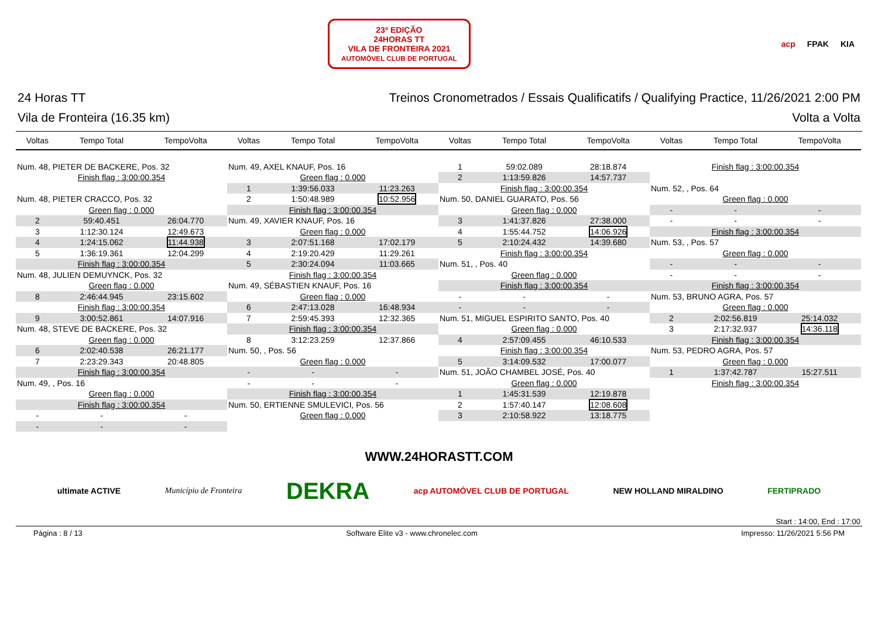23ª EDIÇÃO
24HORAS TT
VILA DE FRONTEIRA 2021
AUTOMÓVEL CLUB DE PORTUGAL
acp FPAK KIA
24 Horas TT Treinos Cronometrados / Essais Qualificatifs / Qualifying Practice, 11/26/2021 2:00 PM
Vila de Fronteira (16.35 km) Volta a Volta
| Voltas | Tempo Total | TempoVolta |
| --- | --- | --- |
| Num. 48, PIETER DE BACKERE, Pos. 32 | | |
| Finish flag : 3:00:00.354 | | |
| Num. 48, PIETER CRACCO, Pos. 32 | | |
| Green flag : 0.000 | | |
| 2 | 59:40.451 | 26:04.770 |
| 3 | 1:12:30.124 | 12:49.673 |
| 4 | 1:24:15.062 | 11:44.938 |
| 5 | 1:36:19.361 | 12:04.299 |
| Finish flag : 3:00:00.354 | | |
| Num. 48, JULIEN DEMUYNCK, Pos. 32 | | |
| Green flag : 0.000 | | |
| 8 | 2:46:44.945 | 23:15.602 |
| Finish flag : 3:00:00.354 | | |
| 9 | 3:00:52.861 | 14:07.916 |
| Num. 48, STEVE DE BACKERE, Pos. 32 | | |
| Green flag : 0.000 | | |
| 6 | 2:02:40.538 | 26:21.177 |
| 7 | 2:23:29.343 | 20:48.805 |
| Finish flag : 3:00:00.354 | | |
| Num. 49, , Pos. 16 | | |
| Green flag : 0.000 | | |
| Finish flag : 3:00:00.354 | | |
| - | - | - |
| - | - | - |
| Voltas | Tempo Total | TempoVolta |
| --- | --- | --- |
| Num. 49, AXEL KNAUF, Pos. 16 | | |
| Green flag : 0.000 | | |
| 1 | 1:39:56.033 | 11:23.263 |
| 2 | 1:50:48.989 | 10:52.956 |
| Finish flag : 3:00:00.354 | | |
| Num. 49, XAVIER KNAUF, Pos. 16 | | |
| Green flag : 0.000 | | |
| 3 | 2:07:51.168 | 17:02.179 |
| 4 | 2:19:20.429 | 11:29.261 |
| 5 | 2:30:24.094 | 11:03.665 |
| Finish flag : 3:00:00.354 | | |
| Num. 49, SÉBASTIEN KNAUF, Pos. 16 | | |
| Green flag : 0.000 | | |
| 6 | 2:47:13.028 | 16:48.934 |
| 7 | 2:59:45.393 | 12:32.365 |
| Finish flag : 3:00:00.354 | | |
| 8 | 3:12:23.259 | 12:37.866 |
| Num. 50, , Pos. 56 | | |
| Green flag : 0.000 | | |
| - | - | - |
| - | - | - |
| Finish flag : 3:00:00.354 | | |
| Num. 50, ERTIENNE SMULEVICI, Pos. 56 | | |
| Green flag : 0.000 | | |
| Voltas | Tempo Total | TempoVolta |
| --- | --- | --- |
| 1 | 59:02.089 | 28:18.874 |
| 2 | 1:13:59.826 | 14:57.737 |
| Finish flag : 3:00:00.354 | | |
| Num. 50, DANIEL GUARATO, Pos. 56 | | |
| Green flag : 0.000 | | |
| 3 | 1:41:37.826 | 27:38.000 |
| 4 | 1:55:44.752 | 14:06.926 |
| 5 | 2:10:24.432 | 14:39.680 |
| Finish flag : 3:00:00.354 | | |
| Num. 51, , Pos. 40 | | |
| Green flag : 0.000 | | |
| Finish flag : 3:00:00.354 | | |
| - | - | - |
| - | - | - |
| Num. 51, MIGUEL ESPIRITO SANTO, Pos. 40 | | |
| Green flag : 0.000 | | |
| 4 | 2:57:09.455 | 46:10.533 |
| Finish flag : 3:00:00.354 | | |
| 5 | 3:14:09.532 | 17:00.077 |
| Num. 51, JOÃO CHAMBEL JOSÉ, Pos. 40 | | |
| Green flag : 0.000 | | |
| 1 | 1:45:31.539 | 12:19.878 |
| 2 | 1:57:40.147 | 12:08.608 |
| 3 | 2:10:58.922 | 13:18.775 |
| Voltas | Tempo Total | TempoVolta |
| --- | --- | --- |
| Finish flag : 3:00:00.354 | | |
| Num. 52, , Pos. 64 | | |
| Green flag : 0.000 | | |
| - | - | - |
| - | - | - |
| Finish flag : 3:00:00.354 | | |
| Num. 53, , Pos. 57 | | |
| Green flag : 0.000 | | |
| - | - | - |
| - | - | - |
| Finish flag : 3:00:00.354 | | |
| Num. 53, BRUNO AGRA, Pos. 57 | | |
| Green flag : 0.000 | | |
| 2 | 2:02:56.819 | 25:14.032 |
| 3 | 2:17:32.937 | 14:36.118 |
| Finish flag : 3:00:00.354 | | |
| Num. 53, PEDRO AGRA, Pos. 57 | | |
| Green flag : 0.000 | | |
| 1 | 1:37:42.787 | 15:27.511 |
| Finish flag : 3:00:00.354 | | |
WWW.24HORASTT.COM
ultimate ACTIVE Município de Fronteira DEKRA acp AUTOMÓVEL CLUB DE PORTUGAL NEW HOLLAND MIRALDINO FERTIPRADO
Start : 14:00, End : 17:00
Página : 8 / 13 Software Elite v3 - www.chronelec.com Impresso: 11/26/2021 5:56 PM